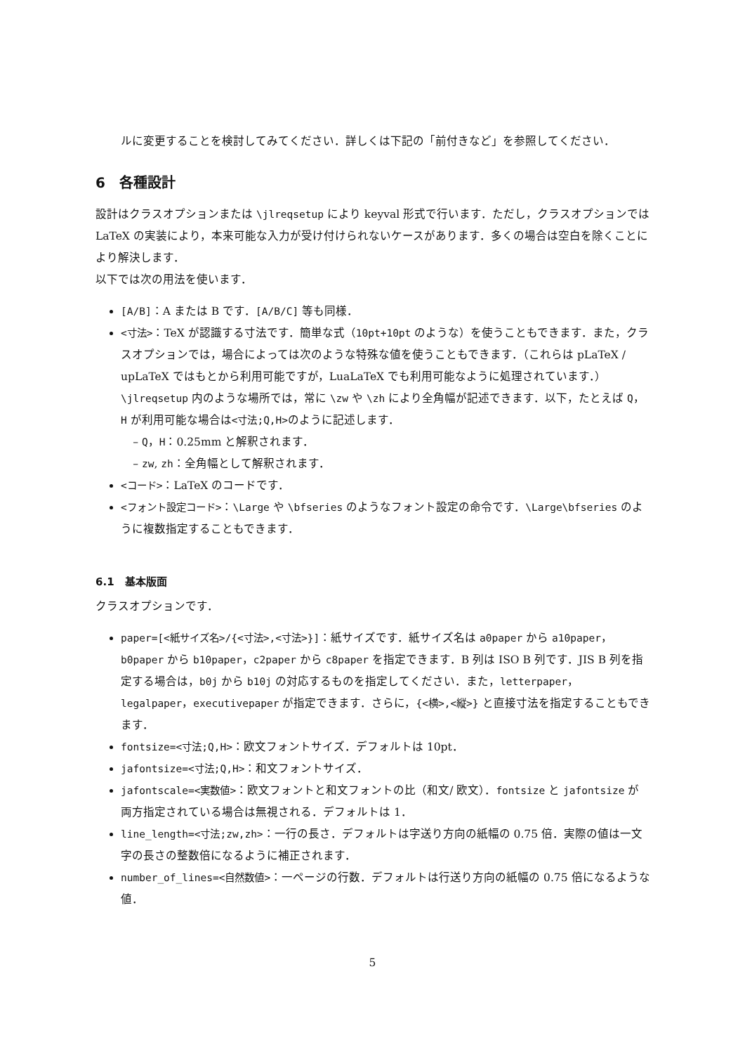ルに変更することを検討してみてください．詳しくは下記の「前付きなど」を参照してください．
6　各種設計
設計はクラスオプションまたは \jlreqsetup により keyval 形式で行います．ただし，クラスオプションでは LaTeX の実装により，本来可能な入力が受け付けられないケースがあります．多くの場合は空白を除くことにより解決します．
以下では次の用法を使います．
[A/B]：A または B です．[A/B/C] 等も同様．
<寸法>：TeX が認識する寸法です．簡単な式（10pt+10pt のような）を使うこともできます．また，クラスオプションでは，場合によっては次のような特殊な値を使うこともできます．（これらは pLaTeX / upLaTeX ではもとから利用可能ですが，LuaLaTeX でも利用可能なように処理されています．）\jlreqsetup 内のような場所では，常に \zw や \zh により全角幅が記述できます．以下，たとえば Q，H が利用可能な場合は<寸法;Q,H>のように記述します．
Q，H：0.25mm と解釈されます．
zw, zh：全角幅として解釈されます．
<コード>：LaTeX のコードです．
<フォント設定コード>：\Large や \bfseries のようなフォント設定の命令です．\Large\bfseries のように複数指定することもできます．
6.1　基本版面
クラスオプションです．
paper=[<紙サイズ名>/{<寸法>,<寸法>}]：紙サイズです．紙サイズ名は a0paper から a10paper，b0paper から b10paper，c2paper から c8paper を指定できます．B 列は ISO B 列です．JIS B 列を指定する場合は，b0j から b10j の対応するものを指定してください．また，letterpaper，legalpaper，executivepaper が指定できます．さらに，{<横>,<縦>} と直接寸法を指定することもできます．
fontsize=<寸法;Q,H>：欧文フォントサイズ．デフォルトは 10pt．
jafontsize=<寸法;Q,H>：和文フォントサイズ．
jafontscale=<実数値>：欧文フォントと和文フォントの比（和文/ 欧文）．fontsize と jafontsize が両方指定されている場合は無視される．デフォルトは 1．
line_length=<寸法;zw,zh>：一行の長さ．デフォルトは字送り方向の紙幅の 0.75 倍．実際の値は一文字の長さの整数倍になるように補正されます．
number_of_lines=<自然数値>：一ページの行数．デフォルトは行送り方向の紙幅の 0.75 倍になるような値．
5